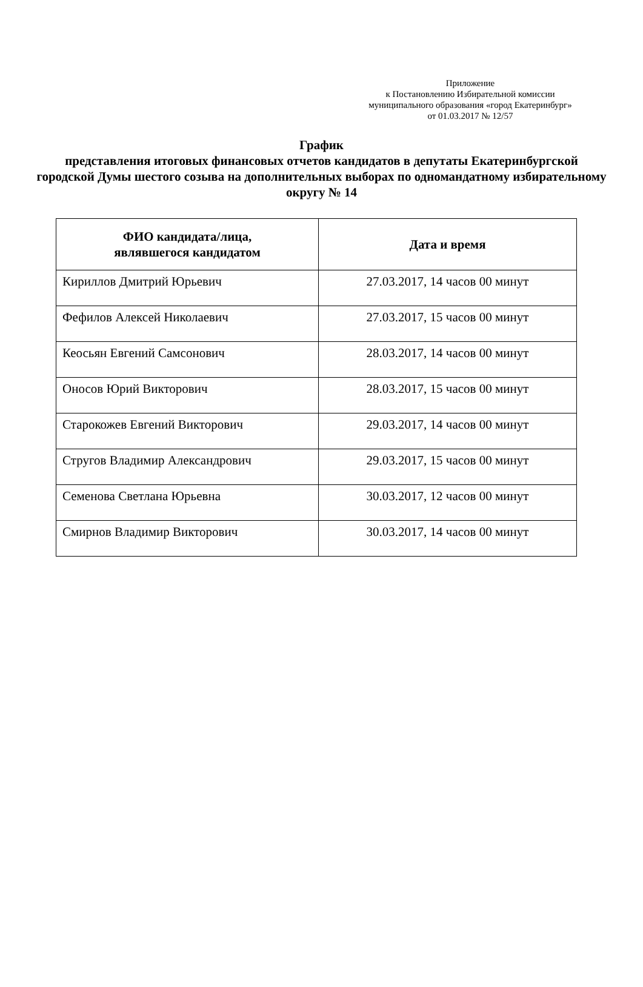Приложение
к Постановлению Избирательной комиссии
муниципального образования «город Екатеринбург»
от 01.03.2017 № 12/57
График
представления итоговых финансовых отчетов кандидатов в депутаты Екатеринбургской городской Думы шестого созыва на дополнительных выборах по одномандатному избирательному округу № 14
| ФИО кандидата/лица, являвшегося кандидатом | Дата и время |
| --- | --- |
| Кириллов Дмитрий Юрьевич | 27.03.2017, 14 часов 00 минут |
| Фефилов Алексей Николаевич | 27.03.2017, 15 часов 00 минут |
| Кеосьян Евгений Самсонович | 28.03.2017, 14 часов 00 минут |
| Оносов Юрий Викторович | 28.03.2017, 15 часов 00 минут |
| Старокожев Евгений Викторович | 29.03.2017, 14 часов 00 минут |
| Стругов Владимир Александрович | 29.03.2017, 15 часов 00 минут |
| Семенова Светлана Юрьевна | 30.03.2017, 12 часов 00 минут |
| Смирнов Владимир Викторович | 30.03.2017, 14 часов 00 минут |